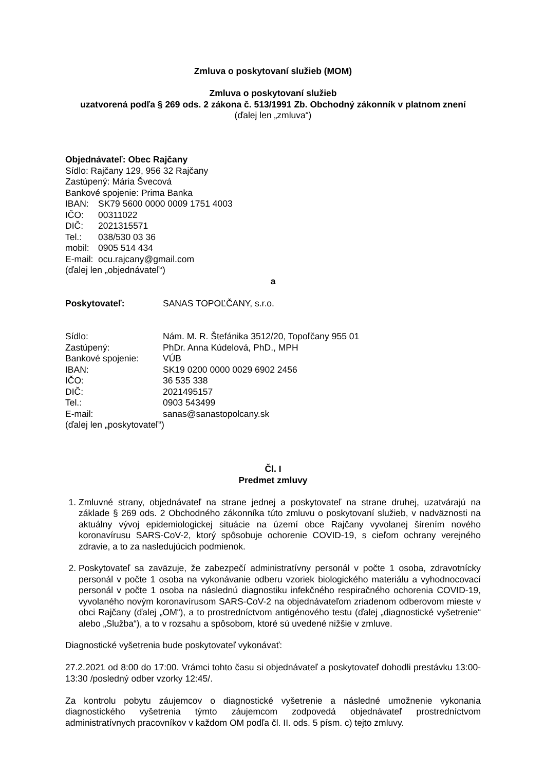Zmluva o poskytovaní služieb (MOM)
Zmluva o poskytovaní služieb
uzatvorená podľa § 269 ods. 2 zákona č. 513/1991 Zb. Obchodný zákonník v platnom znení
(ďalej len „zmluva“)
Objednávateľ: Obec Rajčany
Sídlo: Rajčany 129, 956 32 Rajčany
Zastúpený: Mária Švecová
Bankové spojenie: Prima Banka
IBAN: SK79 5600 0000 0009 1751 4003
IČO: 00311022
DIČ: 2021315571
Tel.: 038/530 03 36
mobil: 0905 514 434
E-mail: ocu.rajcany@gmail.com
(ďalej len „objednávateľ“)
a
Poskytovateľ: SANAS TOPOĽČANY, s.r.o.
Sídlo: Nám. M. R. Štefánika 3512/20, Topoľčany 955 01
Zastúpený: PhDr. Anna Kúdelová, PhD., MPH
Bankové spojenie: VÚB
IBAN: SK19 0200 0000 0029 6902 2456
IČO: 36 535 338
DIČ: 2021495157
Tel.: 0903 543499
E-mail: sanas@sanastopolcany.sk
(ďalej len „poskytovateľ“)
Čl. I
Predmet zmluvy
1. Zmluvné strany, objednávateľ na strane jednej a poskytovateľ na strane druhej, uzatvárajú na základe § 269 ods. 2 Obchodného zákonníka túto zmluvu o poskytovaní služieb, v nadväznosti na aktuálny vývoj epidemiologickej situácie na území obce Rajčany vyvolanej šírením nového koronavírusu SARS-CoV-2, ktorý spôsobuje ochorenie COVID-19, s cieľom ochrany verejného zdravie, a to za nasledujúcich podmienok.
2. Poskytovateľ sa zaväzuje, že zabezpečí administratívny personál v počte 1 osoba, zdravotnícky personál v počte 1 osoba na vykonávanie odberu vzoriek biologického materiálu a vyhodnocovací personál v počte 1 osoba na následnú diagnostiku infekčného respiračného ochorenia COVID-19, vyvolaného novým koronavírusom SARS-CoV-2 na objednávateľom zriadenom odberovom mieste v obci Rajčany (ďalej „OM“), a to prostredníctvom antigénového testu (ďalej „diagnostické vyšetrenie“ alebo „Služba“), a to v rozsahu a spôsobom, ktoré sú uvedené nižšie v zmluve.
Diagnostické vyšetrenia bude poskytovateľ vykonávať:
27.2.2021 od 8:00 do 17:00. Vrámci tohto času si objednávateľ a poskytovateľ dohodli prestávku 13:00-13:30 /posledný odber vzorky 12:45/.
Za kontrolu pobytu záujemcov o diagnostické vyšetrenie a následné umožnenie vykonania diagnostického vyšetrenia týmto záujemcom zodpovedá objednávateľ prostredníctvom administratívnych pracovníkov v každom OM podľa čl. II. ods. 5 písm. c) tejto zmluvy.